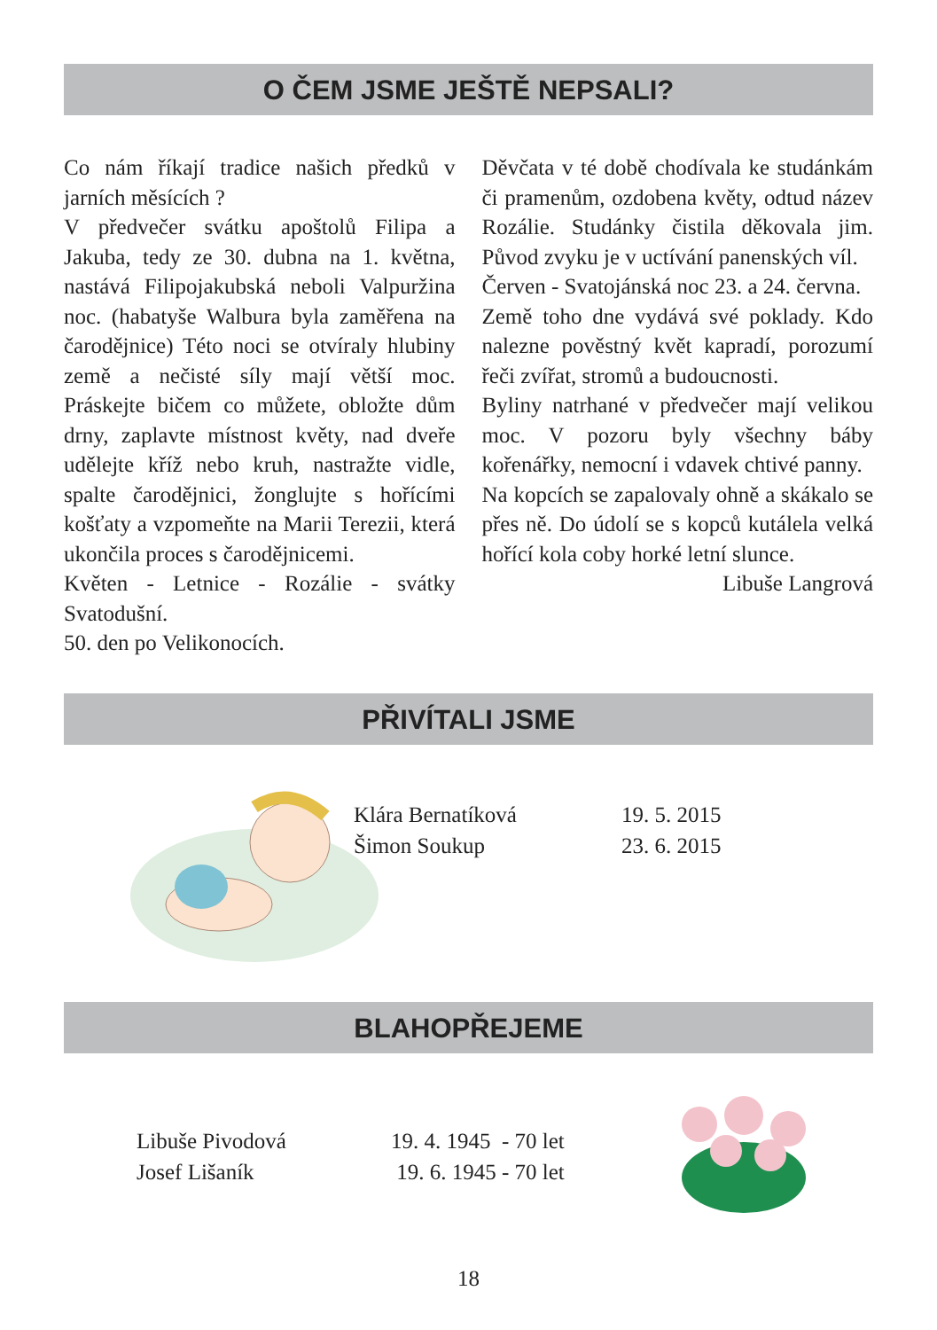O ČEM JSME JEŠTĚ NEPSALI?
Co nám říkají tradice našich předků v jarních měsících ?
V předvečer svátku apoštolů Filipa a Jakuba, tedy ze 30. dubna na 1. května, nastává Filipojakubská neboli Valpuržina noc. (habatyše Walbura byla zaměřena na čarodějnice) Této noci se otvíraly hlubiny země a nečisté síly mají větší moc. Práskejte bičem co můžete, obložte dům drny, zaplavte místnost květy, nad dveře udělejte kříž nebo kruh, nastražte vidle, spalte čarodějnici, žonglujte s hořícími košťaty a vzpomeňte na Marii Terezii, která ukončila proces s čarodějnicemi.
Květen - Letnice - Rozálie - svátky Svatodušní.
50. den po Velikonocích.
Děvčata v té době chodívala ke studánkám či pramenům, ozdobena květy, odtud název Rozálie. Studánky čistila děkovala jim. Původ zvyku je v uctívání panenských víl.
Červen - Svatojánská noc 23. a 24. června.
Země toho dne vydává své poklady. Kdo nalezne pověstný květ kapradí, porozumí řeči zvířat, stromů a budoucnosti.
Byliny natrhané v předvečer mají velikou moc. V pozoru byly všechny báby kořenářky, nemocní i vdavek chtivé panny.
Na kopcích se zapalovaly ohně a skákalo se přes ně. Do údolí se s kopců kutálela velká hořící kola coby horké letní slunce.
Libuše Langrová
PŘIVÍTALI JSME
| Klára Bernatíková | 19. 5. 2015 |
| Šimon Soukup | 23. 6. 2015 |
BLAHOPŘEJEME
| Libuše Pivodová | 19. 4. 1945 - 70 let |
| Josef Lišaník | 19. 6. 1945 - 70 let |
18